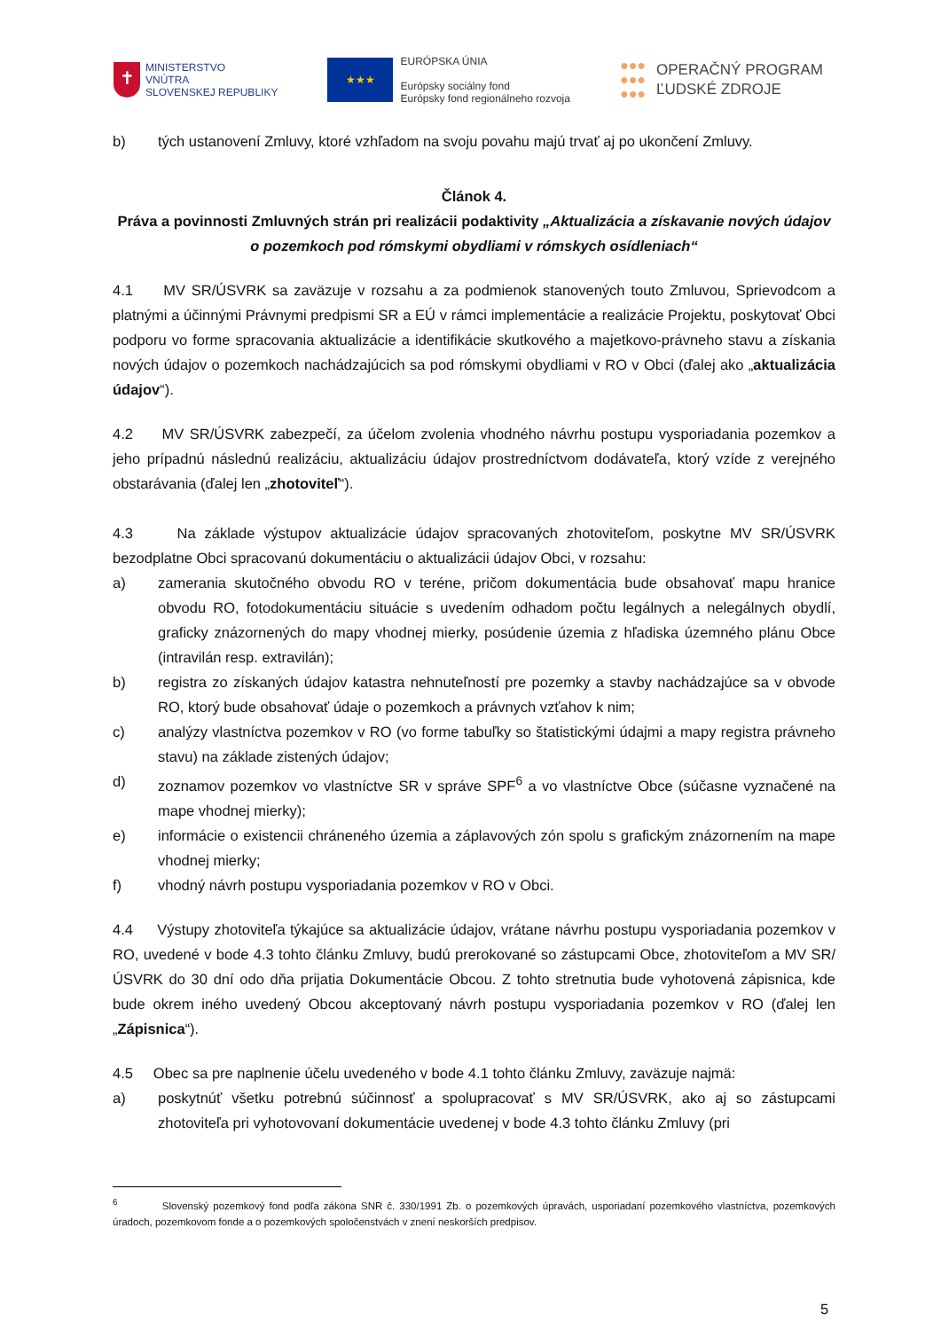✝
MINISTERSTVO
VNÚTRA
SLOVENSKEJ REPUBLIKY
★★★
EURÓPSKA ÚNIA
Európsky sociálny fond
Európsky fond regionálneho rozvoja
●●●
●●●
●●●
OPERAČNÝ PROGRAM
ĽUDSKÉ ZDROJE
b) tých ustanovení Zmluvy, ktoré vzhľadom na svoju povahu majú trvať aj po ukončení Zmluvy.
Článok 4.
Práva a povinnosti Zmluvných strán pri realizácii podaktivity „Aktualizácia a získavanie nových údajov o pozemkoch pod rómskymi obydliami v rómskych osídleniach“
4.1 MV SR/ÚSVRK sa zaväzuje v rozsahu a za podmienok stanovených touto Zmluvou, Sprievodcom a platnými a účinnými Právnymi predpismi SR a EÚ v rámci implementácie a realizácie Projektu, poskytovať Obci podporu vo forme spracovania aktualizácie a identifikácie skutkového a majetkovo-právneho stavu a získania nových údajov o pozemkoch nachádzajúcich sa pod rómskymi obydliami v RO v Obci (ďalej ako „aktualizácia údajov“).
4.2 MV SR/ÚSVRK zabezpečí, za účelom zvolenia vhodného návrhu postupu vysporiadania pozemkov a jeho prípadnú následnú realizáciu, aktualizáciu údajov prostredníctvom dodávateľa, ktorý vzíde z verejného obstarávania (ďalej len „zhotoviteľ“).
4.3 Na základe výstupov aktualizácie údajov spracovaných zhotoviteľom, poskytne MV SR/ÚSVRK bezodplatne Obci spracovanú dokumentáciu o aktualizácii údajov Obci, v rozsahu:
a) zamerania skutočného obvodu RO v teréne, pričom dokumentácia bude obsahovať mapu hranice obvodu RO, fotodokumentáciu situácie s uvedením odhadom počtu legálnych a nelegálnych obydlí, graficky znázornených do mapy vhodnej mierky, posúdenie územia z hľadiska územného plánu Obce (intravilán resp. extravilán);
b) registra zo získaných údajov katastra nehnuteľností pre pozemky a stavby nachádzajúce sa v obvode RO, ktorý bude obsahovať údaje o pozemkoch a právnych vzťahov k nim;
c) analýzy vlastníctva pozemkov v RO (vo forme tabuľky so štatistickými údajmi a mapy registra právneho stavu) na základe zistených údajov;
d) zoznamov pozemkov vo vlastníctve SR v správe SPF<sup>6</sup> a vo vlastníctve Obce (súčasne vyznačené na mape vhodnej mierky);
e) informácie o existencii chráneného územia a záplavových zón spolu s grafickým znázornením na mape vhodnej mierky;
f) vhodný návrh postupu vysporiadania pozemkov v RO v Obci.
4.4 Výstupy zhotoviteľa týkajúce sa aktualizácie údajov, vrátane návrhu postupu vysporiadania pozemkov v RO, uvedené v bode 4.3 tohto článku Zmluvy, budú prerokované so zástupcami Obce, zhotoviteľom a MV SR/ÚSVRK do 30 dní odo dňa prijatia Dokumentácie Obcou. Z tohto stretnutia bude vyhotovená zápisnica, kde bude okrem iného uvedený Obcou akceptovaný návrh postupu vysporiadania pozemkov v RO (ďalej len „Zápisnica“).
4.5 Obec sa pre naplnenie účelu uvedeného v bode 4.1 tohto článku Zmluvy, zaväzuje najmä:
a) poskytnúť všetku potrebnú súčinnosť a spolupracovať s MV SR/ÚSVRK, ako aj so zástupcami zhotoviteľa pri vyhotovovaní dokumentácie uvedenej v bode 4.3 tohto článku Zmluvy (pri
<sup>6</sup> Slovenský pozemkový fond podľa zákona SNR č. 330/1991 Zb. o pozemkových úpravách, usporiadaní pozemkového vlastníctva, pozemkových úradoch, pozemkovom fonde a o pozemkových spoločenstvách v znení neskorších predpisov.
5